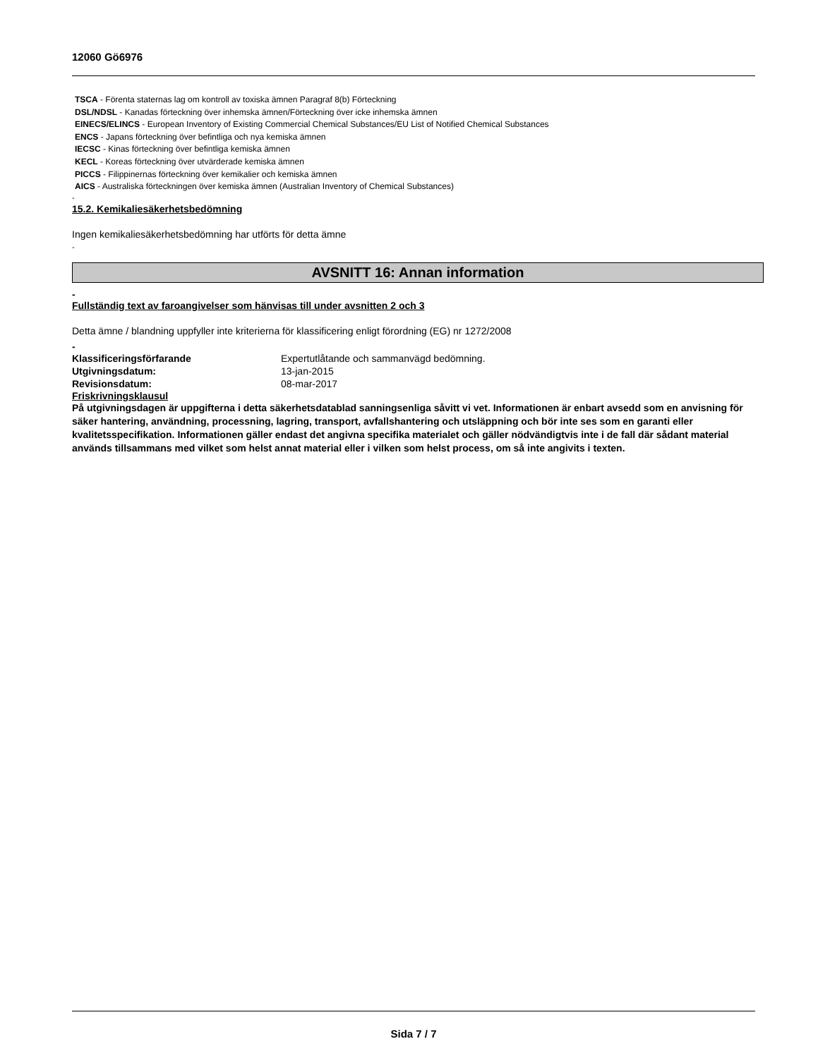12060 Gö6976
TSCA - Förenta staternas lag om kontroll av toxiska ämnen Paragraf 8(b) Förteckning
DSL/NDSL - Kanadas förteckning över inhemska ämnen/Förteckning över icke inhemska ämnen
EINECS/ELINCS - European Inventory of Existing Commercial Chemical Substances/EU List of Notified Chemical Substances
ENCS - Japans förteckning över befintliga och nya kemiska ämnen
IECSC - Kinas förteckning över befintliga kemiska ämnen
KECL - Koreas förteckning över utvärderade kemiska ämnen
PICCS - Filippinernas förteckning över kemikalier och kemiska ämnen
AICS - Australiska förteckningen över kemiska ämnen (Australian Inventory of Chemical Substances)
-
15.2. Kemikaliesäkerhetsbedömning
Ingen kemikaliesäkerhetsbedömning har utförts för detta ämne
-
AVSNITT 16: Annan information
-
Fullständig text av faroangivelser som hänvisas till under avsnitten 2 och 3
Detta ämne / blandning uppfyller inte kriterierna för klassificering enligt förordning (EG) nr 1272/2008
-
| Klassificeringsförfarande | Expertutlåtande och sammanvägd bedömning. |
| Utgivningsdatum: | 13-jan-2015 |
| Revisionsdatum: | 08-mar-2017 |
Friskrivningsklausul
På utgivningsdagen är uppgifterna i detta säkerhetsdatablad sanningsenliga såvitt vi vet. Informationen är enbart avsedd som en anvisning för säker hantering, användning, processning, lagring, transport, avfallshantering och utsläppning och bör inte ses som en garanti eller kvalitetsspecifikation. Informationen gäller endast det angivna specifika materialet och gäller nödvändigtvis inte i de fall där sådant material används tillsammans med vilket som helst annat material eller i vilken som helst process, om så inte angivits i texten.
Sida 7 / 7